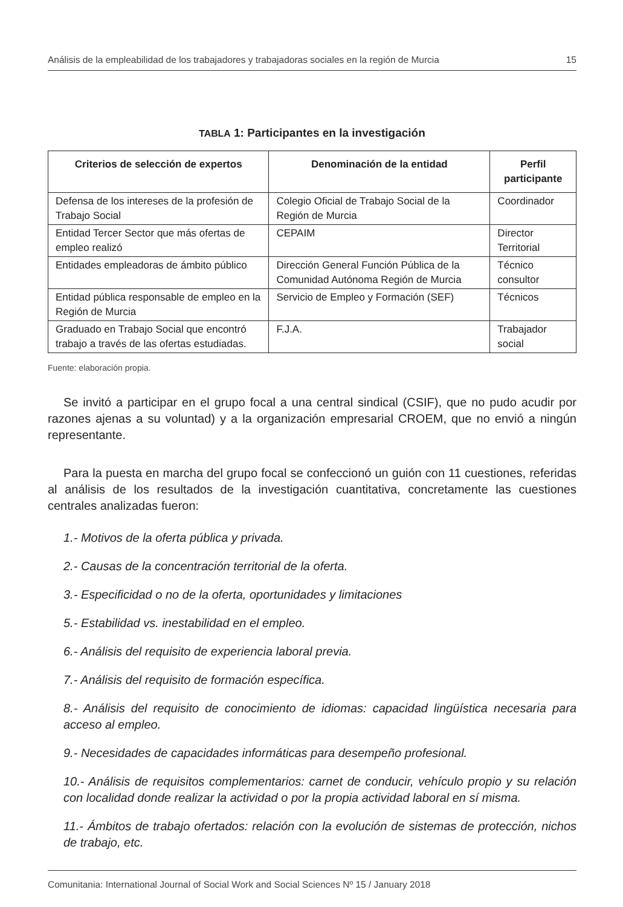Análisis de la empleabilidad de los trabajadores y trabajadoras sociales en la región de Murcia 15
TABLA 1: Participantes en la investigación
| Criterios de selección de expertos | Denominación de la entidad | Perfil participante |
| --- | --- | --- |
| Defensa de los intereses de la profesión de Trabajo Social | Colegio Oficial de Trabajo Social de la Región de Murcia | Coordinador |
| Entidad Tercer Sector que más ofertas de empleo realizó | CEPAIM | Director Territorial |
| Entidades empleadoras de ámbito público | Dirección General Función Pública de la Comunidad Autónoma Región de Murcia | Técnico consultor |
| Entidad pública responsable de empleo en la Región de Murcia | Servicio de Empleo y Formación (SEF) | Técnicos |
| Graduado en Trabajo Social que encontró trabajo a través de las ofertas estudiadas. | F.J.A. | Trabajador social |
Fuente: elaboración propia.
Se invitó a participar en el grupo focal a una central sindical (CSIF), que no pudo acudir por razones ajenas a su voluntad) y a la organización empresarial CROEM, que no envió a ningún representante.
Para la puesta en marcha del grupo focal se confeccionó un guión con 11 cuestiones, referidas al análisis de los resultados de la investigación cuantitativa, concretamente las cuestiones centrales analizadas fueron:
1.- Motivos de la oferta pública y privada.
2.- Causas de la concentración territorial de la oferta.
3.- Especificidad o no de la oferta, oportunidades y limitaciones
5.- Estabilidad vs. inestabilidad en el empleo.
6.- Análisis del requisito de experiencia laboral previa.
7.- Análisis del requisito de formación específica.
8.- Análisis del requisito de conocimiento de idiomas: capacidad lingüística necesaria para acceso al empleo.
9.- Necesidades de capacidades informáticas para desempeño profesional.
10.- Análisis de requisitos complementarios: carnet de conducir, vehículo propio y su relación con localidad donde realizar la actividad o por la propia actividad laboral en sí misma.
11.- Ámbitos de trabajo ofertados: relación con la evolución de sistemas de protección, nichos de trabajo, etc.
Comunitania: International Journal of Social Work and Social Sciences Nº 15 / January 2018